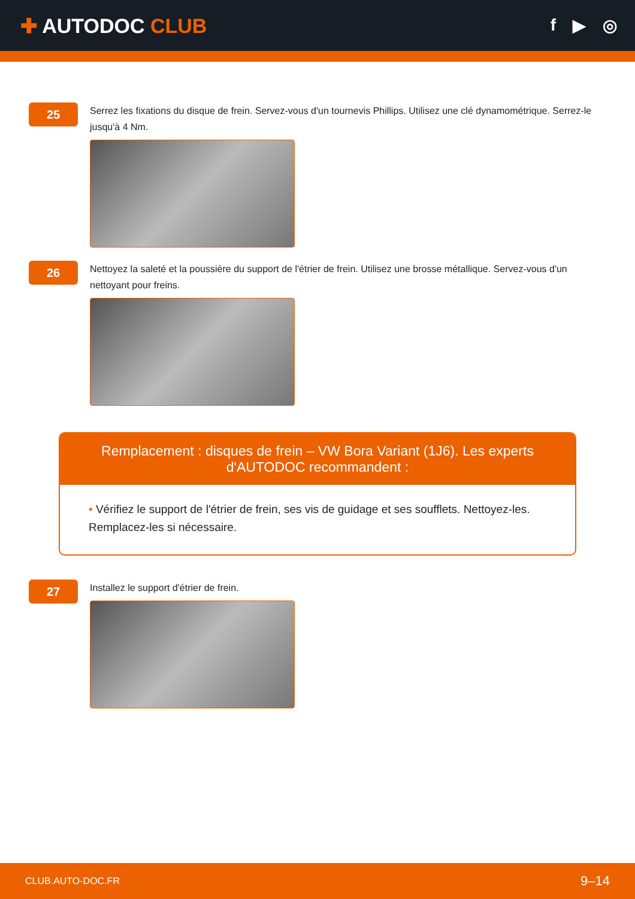✚ AUTODOC CLUB
f ▶ ◎
25
Serrez les fixations du disque de frein. Servez-vous d'un tournevis Phillips. Utilisez une clé dynamométrique. Serrez-le jusqu'à 4 Nm.
26
Nettoyez la saleté et la poussière du support de l'étrier de frein. Utilisez une brosse métallique. Servez-vous d'un nettoyant pour freins.
Remplacement : disques de frein – VW Bora Variant (1J6). Les experts d'AUTODOC recommandent :
• Vérifiez le support de l'étrier de frein, ses vis de guidage et ses soufflets. Nettoyez-les. Remplacez-les si nécessaire.
27
Installez le support d'étrier de frein.
CLUB.AUTO-DOC.FR 9–14